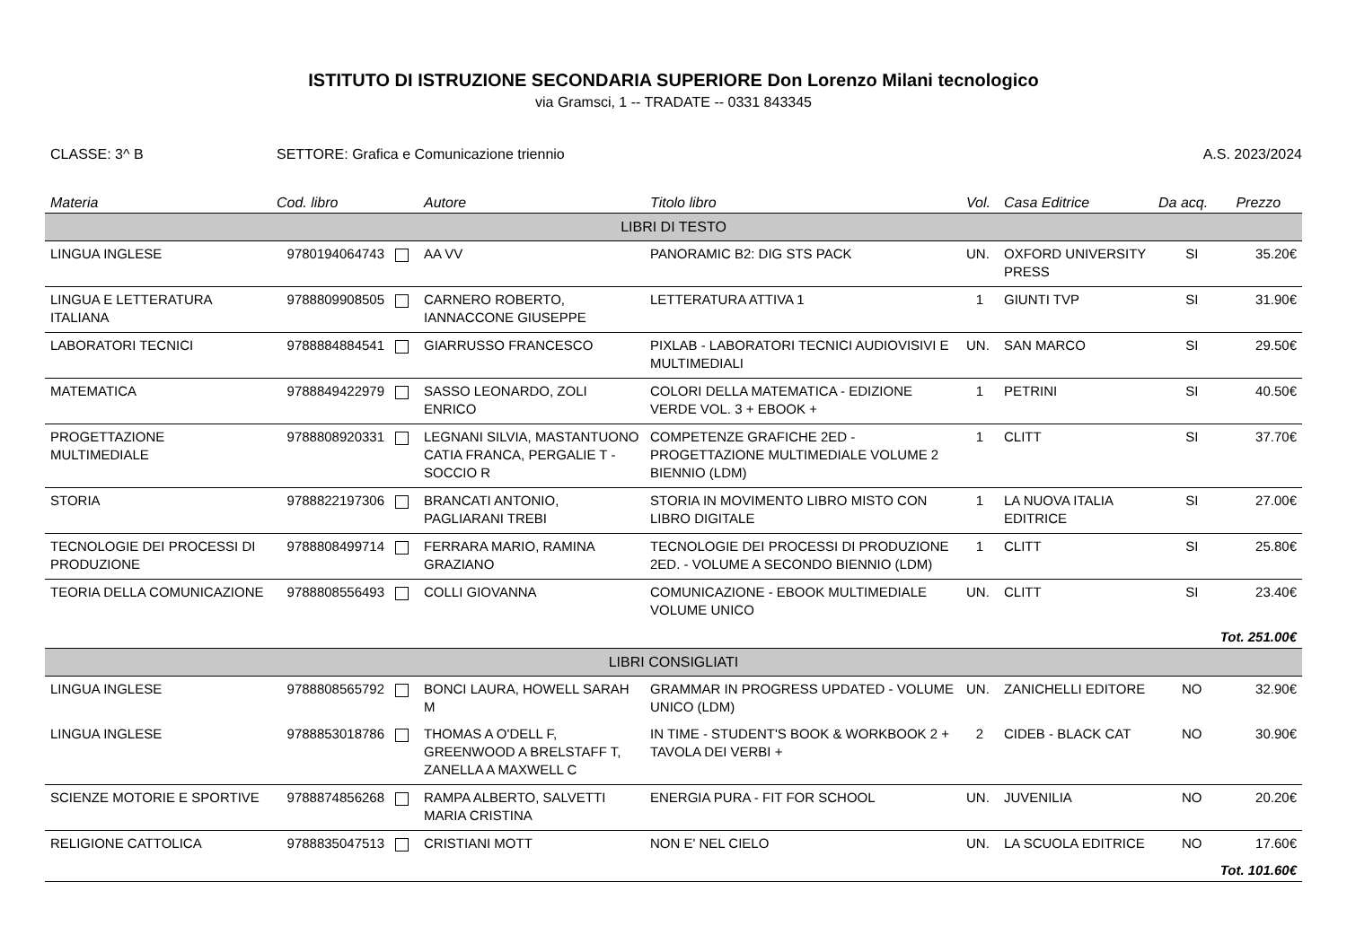ISTITUTO DI ISTRUZIONE SECONDARIA SUPERIORE Don Lorenzo Milani tecnologico
via Gramsci, 1 -- TRADATE -- 0331 843345
CLASSE: 3^ B SETTORE: Grafica e Comunicazione triennio A.S. 2023/2024
| Materia | Cod. libro | | Autore | Titolo libro | Vol. | Casa Editrice | Da acq. | Prezzo |
| --- | --- | --- | --- | --- | --- | --- | --- | --- |
| LIBRI DI TESTO | | | | | | | | |
| LINGUA INGLESE | 9780194064743 | | AA VV | PANORAMIC B2: DIG STS PACK | UN. | OXFORD UNIVERSITY PRESS | SI | 35.20€ |
| LINGUA E LETTERATURA ITALIANA | 9788809908505 | | CARNERO ROBERTO, IANNACCONE GIUSEPPE | LETTERATURA ATTIVA 1 | 1 | GIUNTI TVP | SI | 31.90€ |
| LABORATORI TECNICI | 9788884884541 | | GIARRUSSO FRANCESCO | PIXLAB - LABORATORI TECNICI AUDIOVISIVI E MULTIMEDIALI | UN. | SAN MARCO | SI | 29.50€ |
| MATEMATICA | 9788849422979 | | SASSO LEONARDO, ZOLI ENRICO | COLORI DELLA MATEMATICA - EDIZIONE VERDE VOL. 3 + EBOOK + | 1 | PETRINI | SI | 40.50€ |
| PROGETTAZIONE MULTIMEDIALE | 9788808920331 | | LEGNANI SILVIA, MASTANTUONO CATIA FRANCA, PERGALIE T - SOCCIO R | COMPETENZE GRAFICHE 2ED - PROGETTAZIONE MULTIMEDIALE VOLUME 2 BIENNIO (LDM) | 1 | CLITT | SI | 37.70€ |
| STORIA | 9788822197306 | | BRANCATI ANTONIO, PAGLIARANI TREBI | STORIA IN MOVIMENTO LIBRO MISTO CON LIBRO DIGITALE | 1 | LA NUOVA ITALIA EDITRICE | SI | 27.00€ |
| TECNOLOGIE DEI PROCESSI DI PRODUZIONE | 9788808499714 | | FERRARA MARIO, RAMINA GRAZIANO | TECNOLOGIE DEI PROCESSI DI PRODUZIONE 2ED. - VOLUME A SECONDO BIENNIO (LDM) | 1 | CLITT | SI | 25.80€ |
| TEORIA DELLA COMUNICAZIONE | 9788808556493 | | COLLI GIOVANNA | COMUNICAZIONE - EBOOK MULTIMEDIALE VOLUME UNICO | UN. | CLITT | SI | 23.40€ |
| Tot. 251.00€ | | | | | | | | |
| LIBRI CONSIGLIATI | | | | | | | | |
| LINGUA INGLESE | 9788808565792 | | BONCI LAURA, HOWELL SARAH M | GRAMMAR IN PROGRESS UPDATED - VOLUME UNICO (LDM) | UN. | ZANICHELLI EDITORE | NO | 32.90€ |
| LINGUA INGLESE | 9788853018786 | | THOMAS A O'DELL F, GREENWOOD A BRELSTAFF T, ZANELLA A MAXWELL C | IN TIME - STUDENT'S BOOK & WORKBOOK 2 + TAVOLA DEI VERBI + | 2 | CIDEB - BLACK CAT | NO | 30.90€ |
| SCIENZE MOTORIE E SPORTIVE | 9788874856268 | | RAMPA ALBERTO, SALVETTI MARIA CRISTINA | ENERGIA PURA - FIT FOR SCHOOL | UN. | JUVENILIA | NO | 20.20€ |
| RELIGIONE CATTOLICA | 9788835047513 | | CRISTIANI MOTT | NON E' NEL CIELO | UN. | LA SCUOLA EDITRICE | NO | 17.60€ |
| Tot. 101.60€ | | | | | | | | |